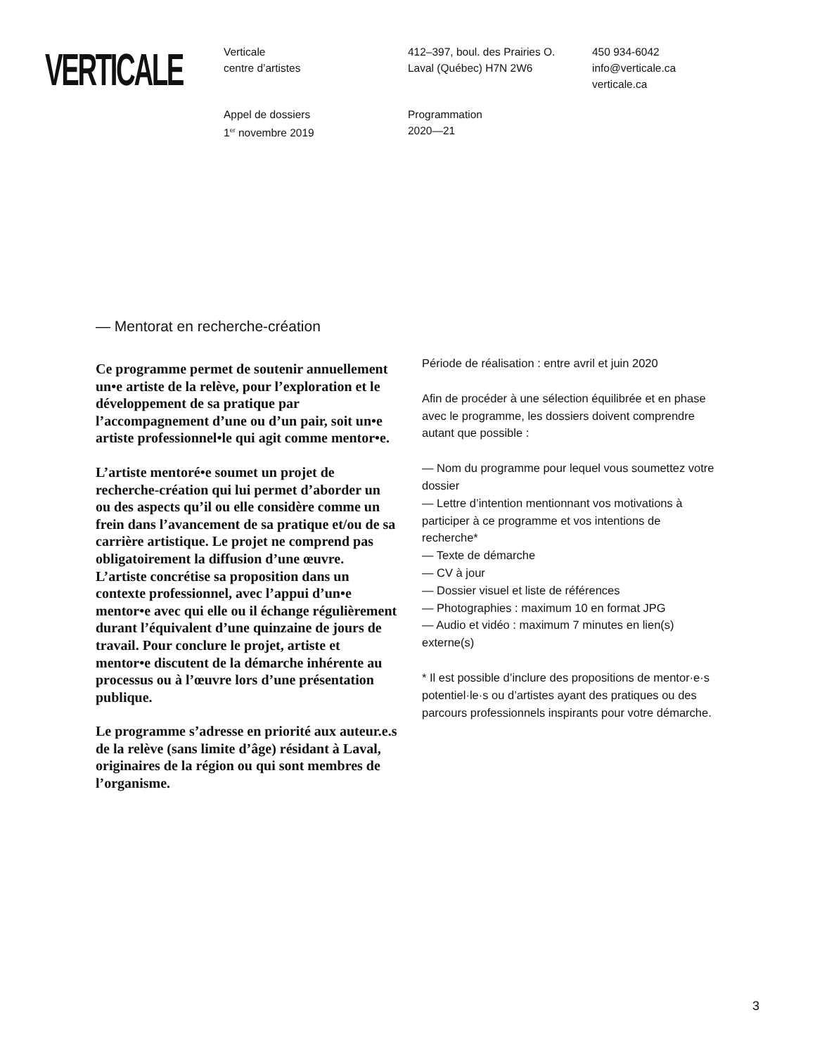VERTICALE
Verticale
centre d’artistes
412–397, boul. des Prairies O.
Laval (Québec) H7N 2W6
450 934-6042
info@verticale.ca
verticale.ca
Appel de dossiers
1<sup>er</sup> novembre 2019
Programmation
2020—21
— Mentorat en recherche-création
Ce programme permet de soutenir annuellement un•e artiste de la relève, pour l’exploration et le développement de sa pratique par l’accompagnement d’une ou d’un pair, soit un•e artiste professionnel•le qui agit comme mentor•e.
L’artiste mentoré•e soumet un projet de recherche-création qui lui permet d’aborder un ou des aspects qu’il ou elle considère comme un frein dans l’avancement de sa pratique et/ou de sa carrière artistique. Le projet ne comprend pas obligatoirement la diffusion d’une œuvre. L’artiste concrétise sa proposition dans un contexte professionnel, avec l’appui d’un•e mentor•e avec qui elle ou il échange régulièrement durant l’équivalent d’une quinzaine de jours de travail. Pour conclure le projet, artiste et mentor•e discutent de la démarche inhérente au processus ou à l’œuvre lors d’une présentation publique.
Le programme s’adresse en priorité aux auteur.e.s de la relève (sans limite d’âge) résidant à Laval, originaires de la région ou qui sont membres de l’organisme.
Période de réalisation : entre avril et juin 2020
Afin de procéder à une sélection équilibrée et en phase avec le programme, les dossiers doivent comprendre autant que possible :
— Nom du programme pour lequel vous soumettez votre dossier
— Lettre d’intention mentionnant vos motivations à participer à ce programme et vos intentions de recherche*
— Texte de démarche
— CV à jour
— Dossier visuel et liste de références
— Photographies : maximum 10 en format JPG
— Audio et vidéo : maximum 7 minutes en lien(s) externe(s)
* Il est possible d’inclure des propositions de mentor·e·s potentiel·le·s ou d’artistes ayant des pratiques ou des parcours professionnels inspirants pour votre démarche.
3